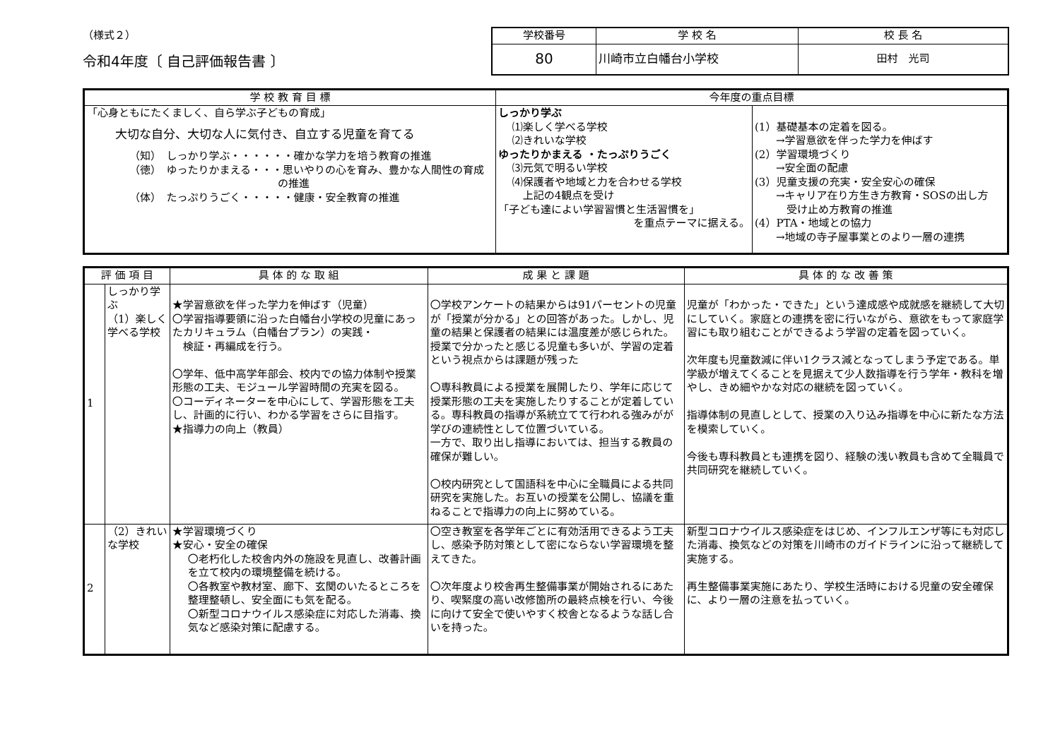（様式２）
令和4年度〔 自己評価報告書 〕
| 学校番号 | 学 校 名 | 校 長 名 |
| --- | --- | --- |
| 80 | 川崎市立白幡台小学校 | 田村 光司 |
| 学 校 教 育 目 標 | 今年度の重点目標 | |
| --- | --- | --- |
| 「心身ともにたくましく、自ら学ぶ子どもの育成」 大切な自分、大切な人に気付き、自立する児童を育てる （知） しっかり学ぶ・・・・・・確かな学力を培う教育の推進 （徳） ゆったりかまえる・・・思いやりの心を育み、豊かな人間性の育成 の推進 （体） たっぷりうごく・・・・・健康・安全教育の推進 | しっかり学ぶ ⑴楽しく学べる学校 ⑵きれいな学校 ゆったりかまえる ・たっぷりうごく ⑶元気で明るい学校 ⑷保護者や地域と力を合わせる学校 上記の4観点を受け 「子ども達によい学習習慣と生活習慣を」 を重点テーマに据える。 | (1）基礎基本の定着を図る。 →学習意欲を伴った学力を伸ばす (2）学習環境づくり →安全面の配慮 (3）児童支援の充実・安全安心の確保 →キャリア在り方生き方教育・SOSの出し方 受け止め方教育の推進 (4）PTA・地域との協力 →地域の寺子屋事業とのより一層の連携 |
| 評 価 項 目 | | 具 体 的 な 取 組 | 成 果 と 課 題 | 具 体 的 な 改 善 策 |
| --- | --- | --- | --- | --- |
| 1 | しっかり学ぶ （1）楽しく学べる学校 | ★学習意欲を伴った学力を伸ばす（児童） 〇学習指導要領に沿った白幡台小学校の児童にあったカリキュラム（白幡台プラン）の実践・ 検証・再編成を行う。 〇学年、低中高学年部会、校内での協力体制や授業形態の工夫、モジュール学習時間の充実を図る。 〇コーディネーターを中心にして、学習形態を工夫し、計画的に行い、わかる学習をさらに目指す。 ★指導力の向上（教員） | 〇学校アンケートの結果からは91パーセントの児童が「授業が分かる」との回答があった。しかし、児童の結果と保護者の結果には温度差が感じられた。授業で分かったと感じる児童も多いが、学習の定着という視点からは課題が残った 〇専科教員による授業を展開したり、学年に応じて授業形態の工夫を実施したりすることが定着している。専科教員の指導が系統立てて行われる強みがが学びの連続性として位置づいている。 一方で、取り出し指導においては、担当する教員の確保が難しい。 〇校内研究として国語科を中心に全職員による共同研究を実施した。お互いの授業を公開し、協議を重ねることで指導力の向上に努めている。 | 児童が「わかった・できた」という達成感や成就感を継続して大切にしていく。家庭との連携を密に行いながら、意欲をもって家庭学習にも取り組むことができるよう学習の定着を図っていく。 次年度も児童数減に伴い1クラス減となってしまう予定である。単学級が増えてくることを見据えて少人数指導を行う学年・教科を増やし、きめ細やかな対応の継続を図っていく。 指導体制の見直しとして、授業の入り込み指導を中心に新たな方法を模索していく。 今後も専科教員とも連携を図り、経験の浅い教員も含めて全職員で共同研究を継続していく。 |
| 2 | （2）きれいな学校 | ★学習環境づくり ★安心・安全の確保 〇老朽化した校舎内外の施設を見直し、改善計画を立て校内の環境整備を続ける。 〇各教室や教材室、廊下、玄関のいたるところを整理整頓し、安全面にも気を配る。 〇新型コロナウイルス感染症に対応した消毒、換気など感染対策に配慮する。 | 〇空き教室を各学年ごとに有効活用できるよう工夫し、感染予防対策として密にならない学習環境を整えてきた。 〇次年度より校舎再生整備事業が開始されるにあたり、喫緊度の高い改修箇所の最終点検を行い、今後に向けて安全で使いやすく校舎となるような話し合いを持った。 | 新型コロナウイルス感染症をはじめ、インフルエンザ等にも対応した消毒、換気などの対策を川崎市のガイドラインに沿って継続して実施する。 再生整備事業実施にあたり、学校生活時における児童の安全確保に、より一層の注意を払っていく。 |